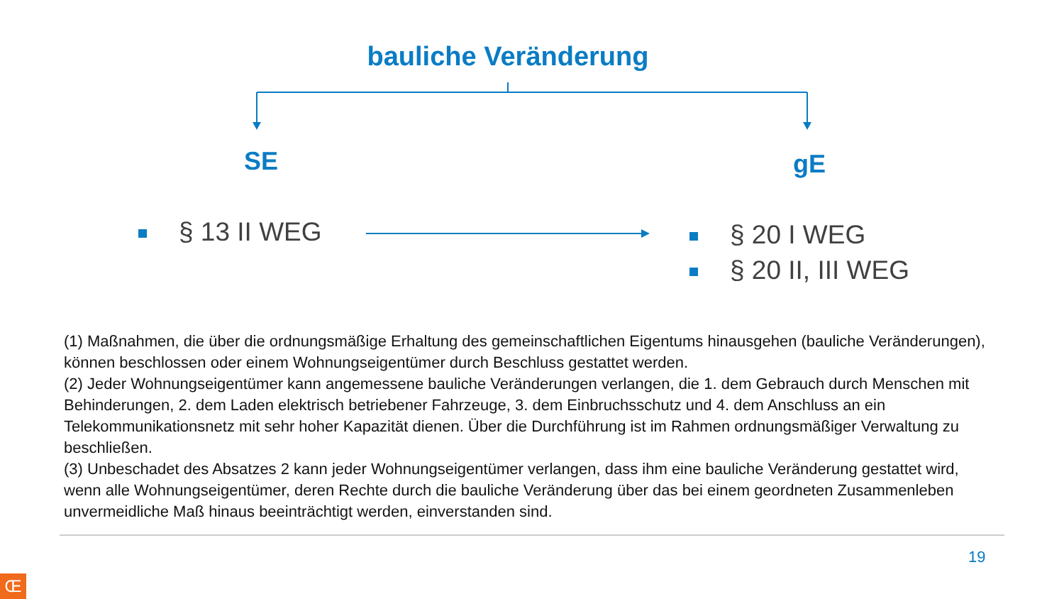bauliche Veränderung
SE gE
§ 13 II WEG
§ 20 I WEG
§ 20 II, III WEG
(1) Maßnahmen, die über die ordnungsmäßige Erhaltung des gemeinschaftlichen Eigentums hinausgehen (bauliche Veränderungen), können beschlossen oder einem Wohnungseigentümer durch Beschluss gestattet werden.
(2) Jeder Wohnungseigentümer kann angemessene bauliche Veränderungen verlangen, die 1. dem Gebrauch durch Menschen mit Behinderungen, 2. dem Laden elektrisch betriebener Fahrzeuge, 3. dem Einbruchsschutz und 4. dem Anschluss an ein Telekommunikationsnetz mit sehr hoher Kapazität dienen. Über die Durchführung ist im Rahmen ordnungsmäßiger Verwaltung zu beschließen.
(3) Unbeschadet des Absatzes 2 kann jeder Wohnungseigentümer verlangen, dass ihm eine bauliche Veränderung gestattet wird, wenn alle Wohnungseigentümer, deren Rechte durch die bauliche Veränderung über das bei einem geordneten Zusammenleben unvermeidliche Maß hinaus beeinträchtigt werden, einverstanden sind.
19
Œ